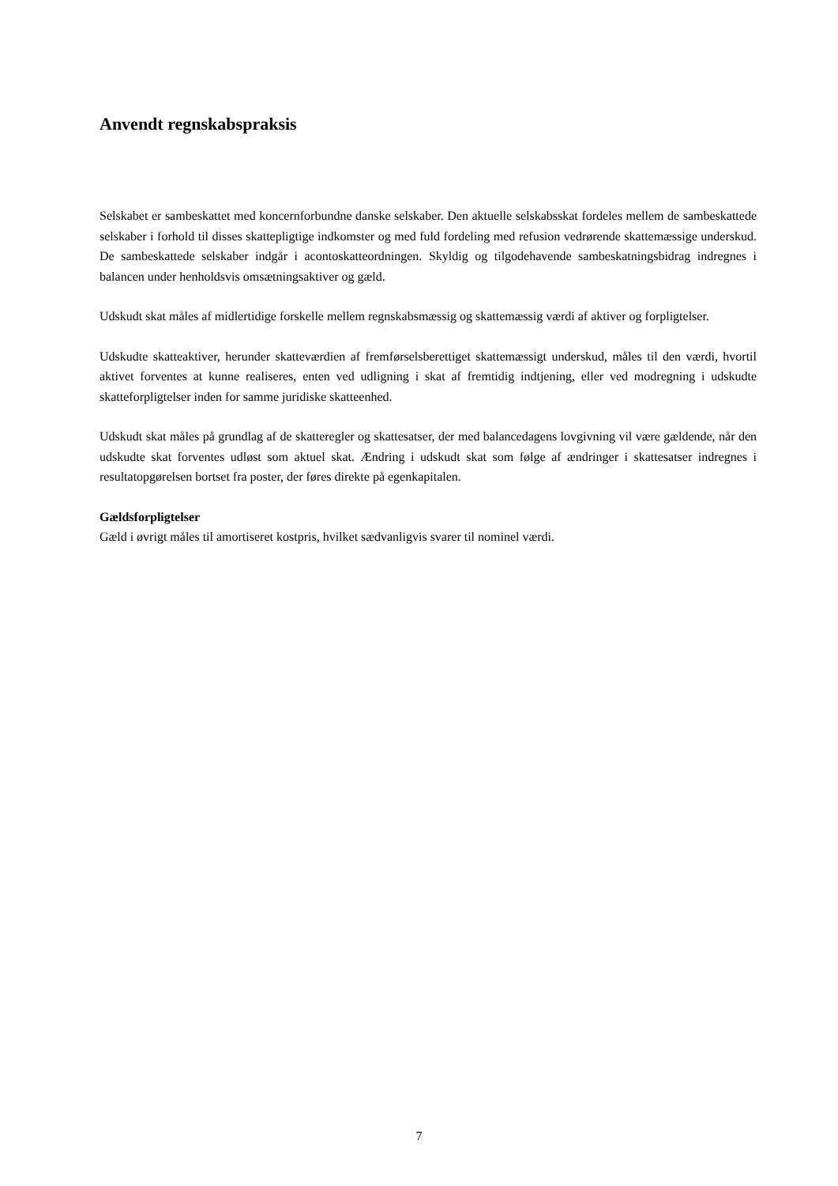Anvendt regnskabspraksis
Selskabet er sambeskattet med koncernforbundne danske selskaber. Den aktuelle selskabsskat fordeles mellem de sambeskattede selskaber i forhold til disses skattepligtige indkomster og med fuld fordeling med refusion vedrørende skattemæssige underskud. De sambeskattede selskaber indgår i acontoskatteordningen. Skyldig og tilgodehavende sambeskatningsbidrag indregnes i balancen under henholdsvis omsætningsaktiver og gæld.
Udskudt skat måles af midlertidige forskelle mellem regnskabsmæssig og skattemæssig værdi af aktiver og forpligtelser.
Udskudte skatteaktiver, herunder skatteværdien af fremførselsberettiget skattemæssigt underskud, måles til den værdi, hvortil aktivet forventes at kunne realiseres, enten ved udligning i skat af fremtidig indtjening, eller ved modregning i udskudte skatteforpligtelser inden for samme juridiske skatteenhed.
Udskudt skat måles på grundlag af de skatteregler og skattesatser, der med balancedagens lovgivning vil være gældende, når den udskudte skat forventes udløst som aktuel skat. Ændring i udskudt skat som følge af ændringer i skattesatser indregnes i resultatopgørelsen bortset fra poster, der føres direkte på egenkapitalen.
Gældsforpligtelser
Gæld i øvrigt måles til amortiseret kostpris, hvilket sædvanligvis svarer til nominel værdi.
7